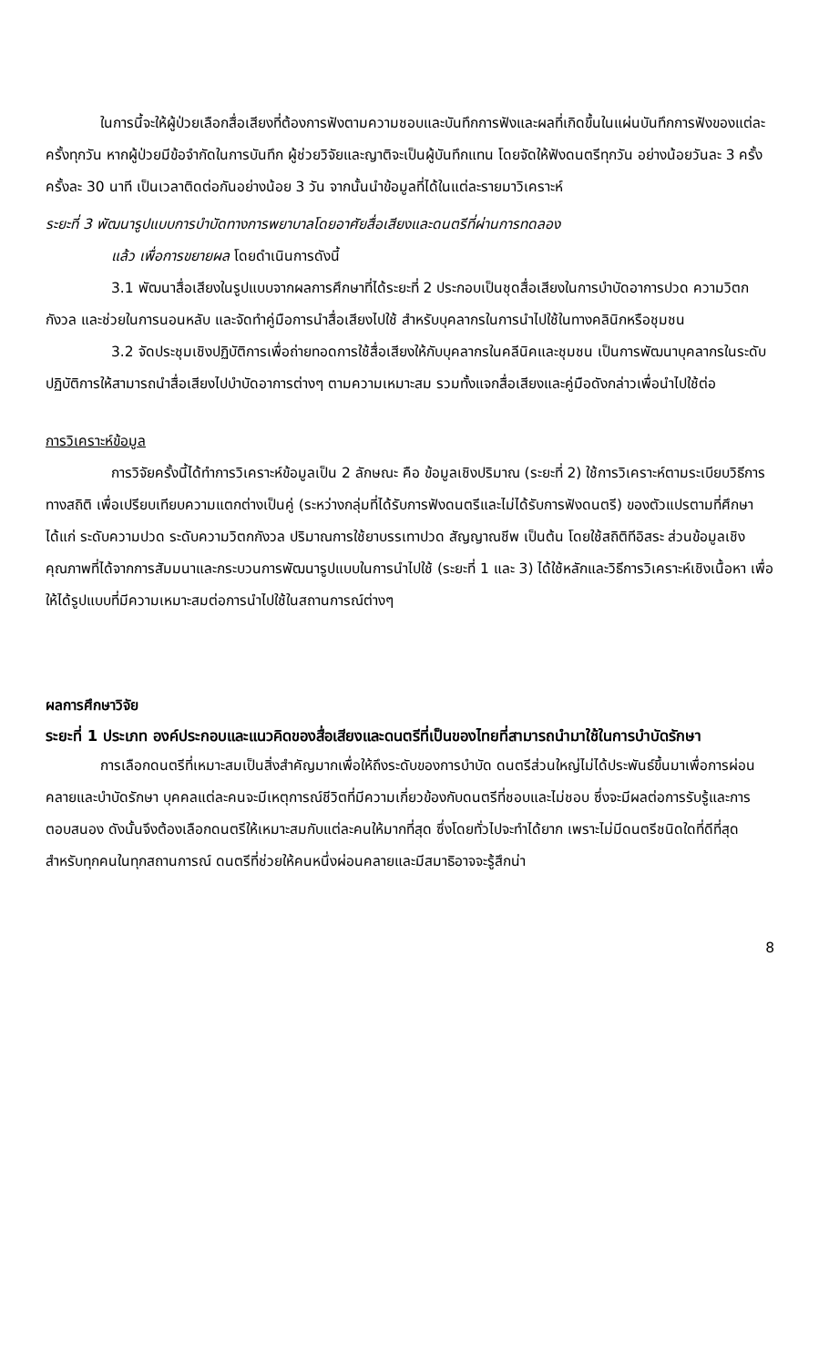ในการนี้จะให้ผู้ป่วยเลือกสื่อเสียงที่ต้องการฟังตามความชอบและบันทึกการฟังและผลที่เกิดขึ้นในแผ่นบันทึกการฟังของแต่ละครั้งทุกวัน หากผู้ป่วยมีข้อจำกัดในการบันทึก ผู้ช่วยวิจัยและญาติจะเป็นผู้บันทึกแทน โดยจัดให้ฟังดนตรีทุกวัน อย่างน้อยวันละ 3 ครั้งครั้งละ 30 นาที เป็นเวลาติดต่อกันอย่างน้อย 3 วัน จากนั้นนำข้อมูลที่ได้ในแต่ละรายมาวิเคราะห์
ระยะที่ 3 พัฒนารูปแบบการบำบัดทางการพยาบาลโดยอาศัยสื่อเสียงและดนตรีที่ผ่านการทดลอง
แล้ว เพื่อการขยายผล โดยดำเนินการดังนี้
3.1 พัฒนาสื่อเสียงในรูปแบบจากผลการศึกษาที่ได้ระยะที่ 2 ประกอบเป็นชุดสื่อเสียงในการบำบัดอาการปวด ความวิตกกังวล และช่วยในการนอนหลับ และจัดทำคู่มือการนำสื่อเสียงไปใช้ สำหรับบุคลากรในการนำไปใช้ในทางคลินิกหรือชุมชน
3.2 จัดประชุมเชิงปฏิบัติการเพื่อถ่ายทอดการใช้สื่อเสียงให้กับบุคลากรในคลีนิคและชุมชน เป็นการพัฒนาบุคลากรในระดับปฏิบัติการให้สามารถนำสื่อเสียงไปบำบัดอาการต่างๆ ตามความเหมาะสม รวมทั้งแจกสื่อเสียงและคู่มือดังกล่าวเพื่อนำไปใช้ต่อ
การวิเคราะห์ข้อมูล
การวิจัยครั้งนี้ได้ทำการวิเคราะห์ข้อมูลเป็น 2 ลักษณะ คือ ข้อมูลเชิงปริมาณ (ระยะที่ 2) ใช้การวิเคราะห์ตามระเบียบวิธีการทางสถิติ เพื่อเปรียบเทียบความแตกต่างเป็นคู่ (ระหว่างกลุ่มที่ได้รับการฟังดนตรีและไม่ได้รับการฟังดนตรี) ของตัวแปรตามที่ศึกษา ได้แก่ ระดับความปวด ระดับความวิตกกังวล ปริมาณการใช้ยาบรรเทาปวด สัญญาณชีพ เป็นต้น โดยใช้สถิติทีอิสระ ส่วนข้อมูลเชิงคุณภาพที่ได้จากการสัมมนาและกระบวนการพัฒนารูปแบบในการนำไปใช้ (ระยะที่ 1 และ 3) ได้ใช้หลักและวิธีการวิเคราะห์เชิงเนื้อหา เพื่อให้ได้รูปแบบที่มีความเหมาะสมต่อการนำไปใช้ในสถานการณ์ต่างๆ
ผลการศึกษาวิจัย
ระยะที่ 1 ประเภท องค์ประกอบและแนวคิดของสื่อเสียงและดนตรีที่เป็นของไทยที่สามารถนำมาใช้ในการบำบัดรักษา
การเลือกดนตรีที่เหมาะสมเป็นสิ่งสำคัญมากเพื่อให้ถึงระดับของการบำบัด ดนตรีส่วนใหญ่ไม่ได้ประพันธ์ขึ้นมาเพื่อการผ่อนคลายและบำบัดรักษา บุคคลแต่ละคนจะมีเหตุการณ์ชีวิตที่มีความเกี่ยวข้องกับดนตรีที่ชอบและไม่ชอบ ซึ่งจะมีผลต่อการรับรู้และการตอบสนอง ดังนั้นจึงต้องเลือกดนตรีให้เหมาะสมกับแต่ละคนให้มากที่สุด ซึ่งโดยทั่วไปจะทำได้ยาก เพราะไม่มีดนตรีชนิดใดที่ดีที่สุดสำหรับทุกคนในทุกสถานการณ์ ดนตรีที่ช่วยให้คนหนึ่งผ่อนคลายและมีสมาธิอาจจะรู้สึกน่า
8